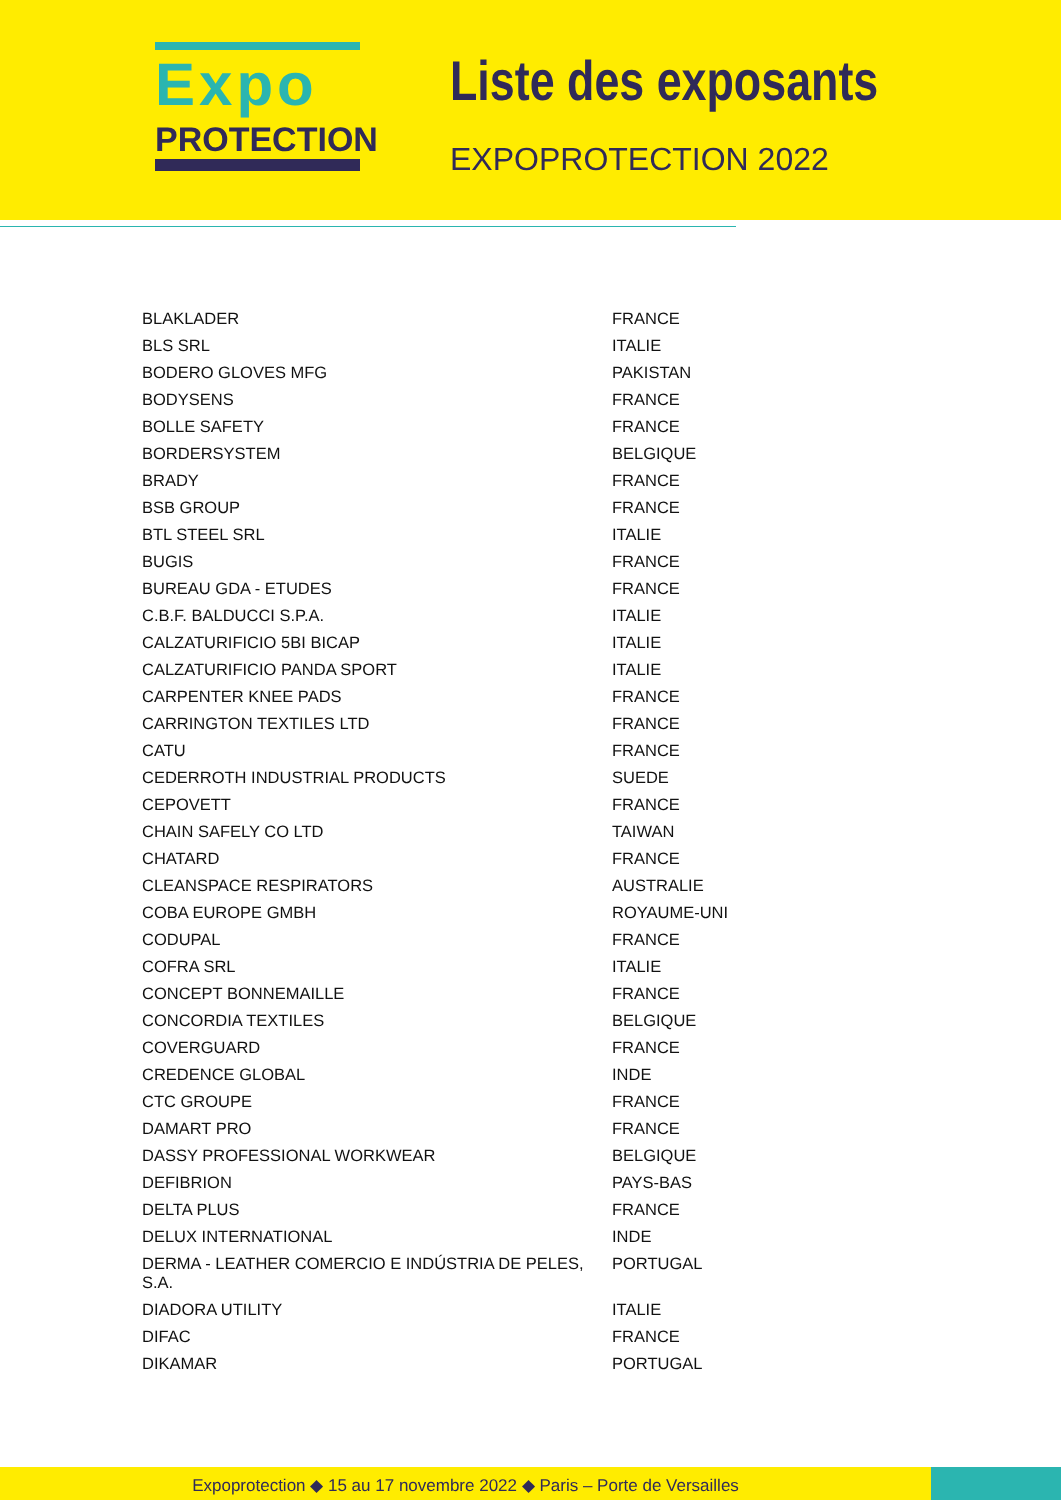Expo
PROTECTION
Liste des exposants
EXPOPROTECTION 2022
| BLAKLADER | FRANCE |
| BLS SRL | ITALIE |
| BODERO GLOVES MFG | PAKISTAN |
| BODYSENS | FRANCE |
| BOLLE SAFETY | FRANCE |
| BORDERSYSTEM | BELGIQUE |
| BRADY | FRANCE |
| BSB GROUP | FRANCE |
| BTL STEEL SRL | ITALIE |
| BUGIS | FRANCE |
| BUREAU GDA - ETUDES | FRANCE |
| C.B.F. BALDUCCI S.P.A. | ITALIE |
| CALZATURIFICIO 5BI BICAP | ITALIE |
| CALZATURIFICIO PANDA SPORT | ITALIE |
| CARPENTER KNEE PADS | FRANCE |
| CARRINGTON TEXTILES LTD | FRANCE |
| CATU | FRANCE |
| CEDERROTH INDUSTRIAL PRODUCTS | SUEDE |
| CEPOVETT | FRANCE |
| CHAIN SAFELY CO LTD | TAIWAN |
| CHATARD | FRANCE |
| CLEANSPACE RESPIRATORS | AUSTRALIE |
| COBA EUROPE GMBH | ROYAUME-UNI |
| CODUPAL | FRANCE |
| COFRA SRL | ITALIE |
| CONCEPT BONNEMAILLE | FRANCE |
| CONCORDIA TEXTILES | BELGIQUE |
| COVERGUARD | FRANCE |
| CREDENCE GLOBAL | INDE |
| CTC GROUPE | FRANCE |
| DAMART PRO | FRANCE |
| DASSY PROFESSIONAL WORKWEAR | BELGIQUE |
| DEFIBRION | PAYS-BAS |
| DELTA PLUS | FRANCE |
| DELUX INTERNATIONAL | INDE |
| DERMA - LEATHER COMERCIO E INDÚSTRIA DE PELES, S.A. | PORTUGAL |
| DIADORA UTILITY | ITALIE |
| DIFAC | FRANCE |
| DIKAMAR | PORTUGAL |
Expoprotection ◆ 15 au 17 novembre 2022 ◆ Paris – Porte de Versailles